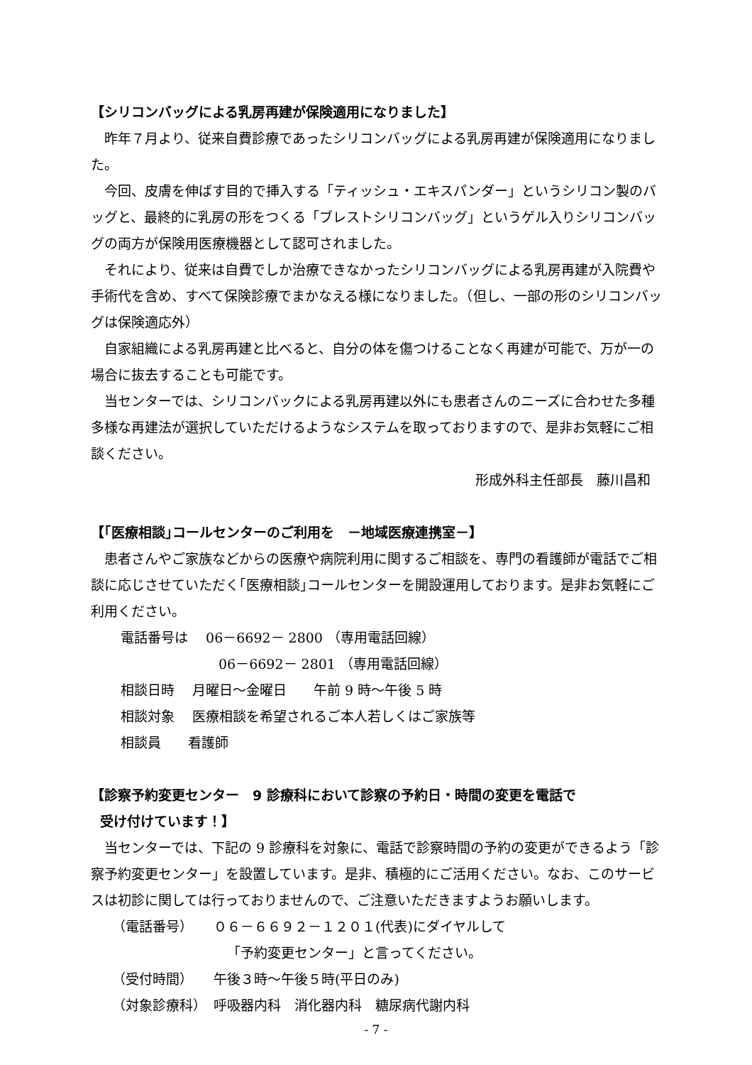【シリコンバッグによる乳房再建が保険適用になりました】
昨年７月より、従来自費診療であったシリコンバッグによる乳房再建が保険適用になりました。
今回、皮膚を伸ばす目的で挿入する「ティッシュ・エキスパンダー」というシリコン製のバッグと、最終的に乳房の形をつくる「ブレストシリコンバッグ」というゲル入りシリコンバッグの両方が保険用医療機器として認可されました。
それにより、従来は自費でしか治療できなかったシリコンバッグによる乳房再建が入院費や手術代を含め、すべて保険診療でまかなえる様になりました。（但し、一部の形のシリコンバッグは保険適応外）
自家組織による乳房再建と比べると、自分の体を傷つけることなく再建が可能で、万が一の場合に抜去することも可能です。
当センターでは、シリコンバックによる乳房再建以外にも患者さんのニーズに合わせた多種多様な再建法が選択していただけるようなシステムを取っておりますので、是非お気軽にご相談ください。
形成外科主任部長　藤川昌和
【｢医療相談｣コールセンターのご利用を　－地域医療連携室－】
患者さんやご家族などからの医療や病院利用に関するご相談を、専門の看護師が電話でご相談に応じさせていただく｢医療相談｣コールセンターを開設運用しております。是非お気軽にご利用ください。
電話番号は　 06－6692－ 2800 （専用電話回線）
06－6692－ 2801 （専用電話回線）
相談日時　 月曜日～金曜日　　午前 9 時～午後 5 時
相談対象　 医療相談を希望されるご本人若しくはご家族等
相談員　　看護師
【診察予約変更センター　9 診療科において診察の予約日・時間の変更を電話で
受け付けています！】
当センターでは、下記の 9 診療科を対象に、電話で診察時間の予約の変更ができるよう「診察予約変更センター」を設置しています。是非、積極的にご活用ください。なお、このサービスは初診に関しては行っておりませんので、ご注意いただきますようお願いします。
（電話番号）　　０６－６６９２－１２０１(代表)にダイヤルして
「予約変更センター」と言ってください。
（受付時間）　　午後３時～午後５時(平日のみ)
（対象診療科）　呼吸器内科　消化器内科　糖尿病代謝内科
- 7 -